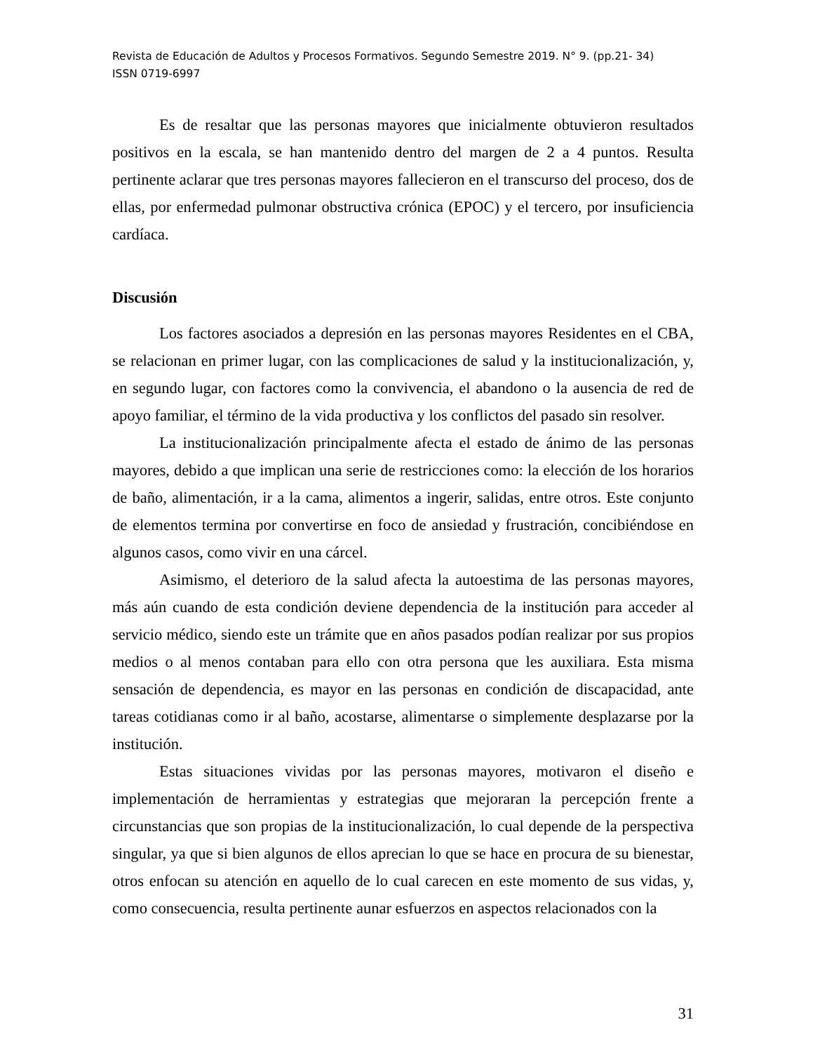Revista de Educación de Adultos y Procesos Formativos. Segundo Semestre 2019. N° 9. (pp.21- 34)
ISSN 0719-6997
Es de resaltar que las personas mayores que inicialmente obtuvieron resultados positivos en la escala, se han mantenido dentro del margen de 2 a 4 puntos. Resulta pertinente aclarar que tres personas mayores fallecieron en el transcurso del proceso, dos de ellas, por enfermedad pulmonar obstructiva crónica (EPOC) y el tercero, por insuficiencia cardíaca.
Discusión
Los factores asociados a depresión en las personas mayores Residentes en el CBA, se relacionan en primer lugar, con las complicaciones de salud y la institucionalización, y, en segundo lugar, con factores como la convivencia, el abandono o la ausencia de red de apoyo familiar, el término de la vida productiva y los conflictos del pasado sin resolver.
La institucionalización principalmente afecta el estado de ánimo de las personas mayores, debido a que implican una serie de restricciones como: la elección de los horarios de baño, alimentación, ir a la cama, alimentos a ingerir, salidas, entre otros. Este conjunto de elementos termina por convertirse en foco de ansiedad y frustración, concibiéndose en algunos casos, como vivir en una cárcel.
Asimismo, el deterioro de la salud afecta la autoestima de las personas mayores, más aún cuando de esta condición deviene dependencia de la institución para acceder al servicio médico, siendo este un trámite que en años pasados podían realizar por sus propios medios o al menos contaban para ello con otra persona que les auxiliara. Esta misma sensación de dependencia, es mayor en las personas en condición de discapacidad, ante tareas cotidianas como ir al baño, acostarse, alimentarse o simplemente desplazarse por la institución.
Estas situaciones vividas por las personas mayores, motivaron el diseño e implementación de herramientas y estrategias que mejoraran la percepción frente a circunstancias que son propias de la institucionalización, lo cual depende de la perspectiva singular, ya que si bien algunos de ellos aprecian lo que se hace en procura de su bienestar, otros enfocan su atención en aquello de lo cual carecen en este momento de sus vidas, y, como consecuencia, resulta pertinente aunar esfuerzos en aspectos relacionados con la
31